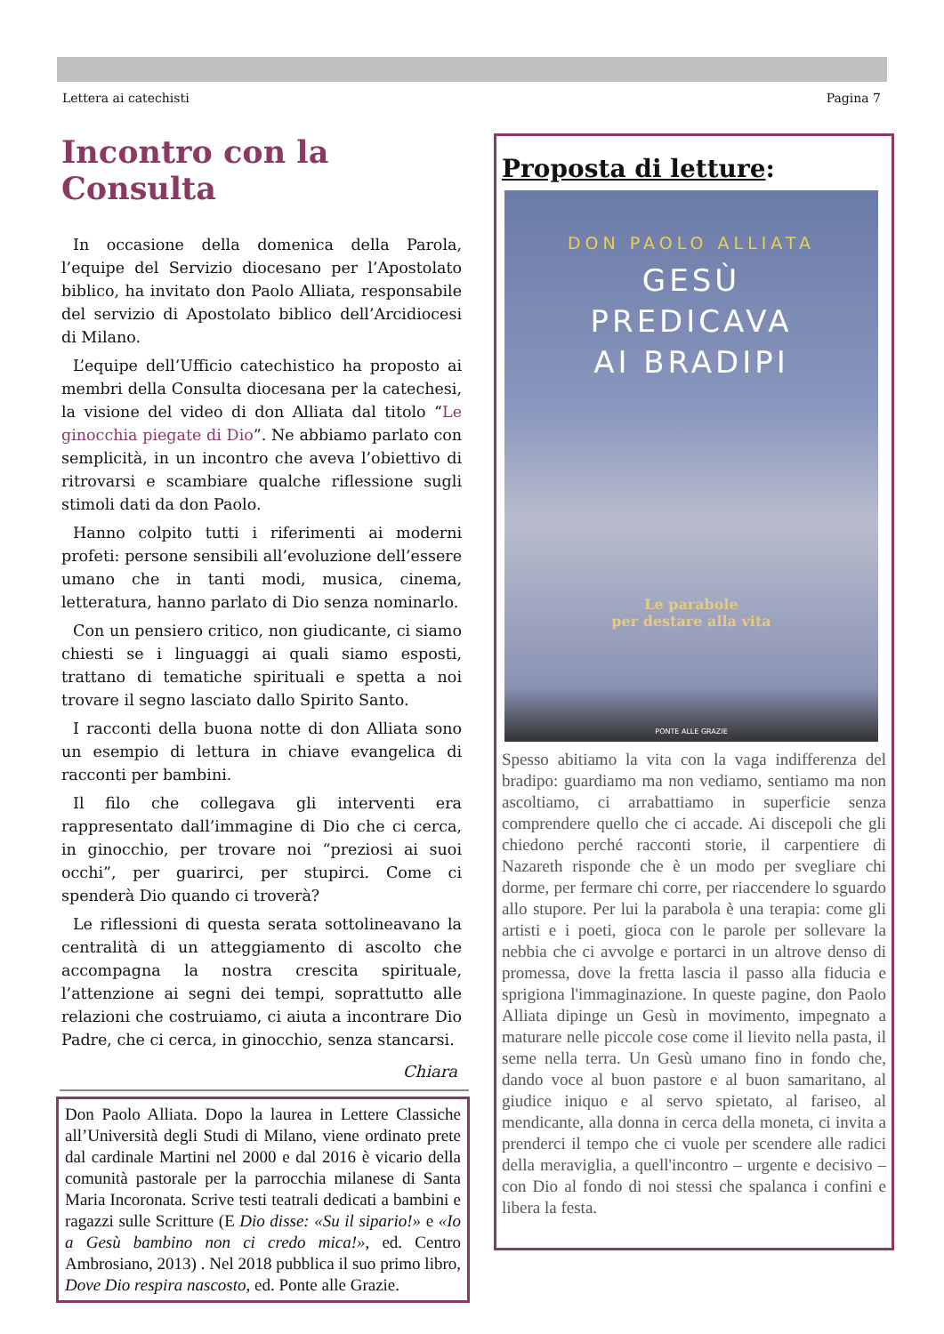Lettera ai catechisti Pagina 7
Incontro con la Consulta
In occasione della domenica della Parola, l’equipe del Servizio diocesano per l’Apostolato biblico, ha invitato don Paolo Alliata, responsabile del servizio di Apostolato biblico dell’Arcidiocesi di Milano.
L’equipe dell’Ufficio catechistico ha proposto ai membri della Consulta diocesana per la catechesi, la visione del video di don Alliata dal titolo “Le ginocchia piegate di Dio”. Ne abbiamo parlato con semplicità, in un incontro che aveva l’obiettivo di ritrovarsi e scambiare qualche riflessione sugli stimoli dati da don Paolo.
Hanno colpito tutti i riferimenti ai moderni profeti: persone sensibili all’evoluzione dell’essere umano che in tanti modi, musica, cinema, letteratura, hanno parlato di Dio senza nominarlo.
Con un pensiero critico, non giudicante, ci siamo chiesti se i linguaggi ai quali siamo esposti, trattano di tematiche spirituali e spetta a noi trovare il segno lasciato dallo Spirito Santo.
I racconti della buona notte di don Alliata sono un esempio di lettura in chiave evangelica di racconti per bambini.
Il filo che collegava gli interventi era rappresentato dall’immagine di Dio che ci cerca, in ginocchio, per trovare noi “preziosi ai suoi occhi”, per guarirci, per stupirci. Come ci spenderà Dio quando ci troverà?
Le riflessioni di questa serata sottolineavano la centralità di un atteggiamento di ascolto che accompagna la nostra crescita spirituale, l’attenzione ai segni dei tempi, soprattutto alle relazioni che costruiamo, ci aiuta a incontrare Dio Padre, che ci cerca, in ginocchio, senza stancarsi.
Chiara
Don Paolo Alliata. Dopo la laurea in Lettere Classiche all’Università degli Studi di Milano, viene ordinato prete dal cardinale Martini nel 2000 e dal 2016 è vicario della comunità pastorale per la parrocchia milanese di Santa Maria Incoronata. Scrive testi teatrali dedicati a bambini e ragazzi sulle Scritture (E Dio disse: «Su il sipario!» e «Io a Gesù bambino non ci credo mica!», ed. Centro Ambrosiano, 2013) . Nel 2018 pubblica il suo primo libro, Dove Dio respira nascosto, ed. Ponte alle Grazie.
Proposta di letture:
DON PAOLO ALLIATA
GESÙ
PREDICAVA
AI BRADIPI
Le parabole
per destare alla vita
PONTE ALLE GRAZIE
Spesso abitiamo la vita con la vaga indifferenza del bradipo: guardiamo ma non vediamo, sentiamo ma non ascoltiamo, ci arrabattiamo in superficie senza comprendere quello che ci accade. Ai discepoli che gli chiedono perché racconti storie, il carpentiere di Nazareth risponde che è un modo per svegliare chi dorme, per fermare chi corre, per riaccendere lo sguardo allo stupore. Per lui la parabola è una terapia: come gli artisti e i poeti, gioca con le parole per sollevare la nebbia che ci avvolge e portarci in un altrove denso di promessa, dove la fretta lascia il passo alla fiducia e sprigiona l'immaginazione. In queste pagine, don Paolo Alliata dipinge un Gesù in movimento, impegnato a maturare nelle piccole cose come il lievito nella pasta, il seme nella terra. Un Gesù umano fino in fondo che, dando voce al buon pastore e al buon samaritano, al giudice iniquo e al servo spietato, al fariseo, al mendicante, alla donna in cerca della moneta, ci invita a prenderci il tempo che ci vuole per scendere alle radici della meraviglia, a quell'incontro – urgente e decisivo – con Dio al fondo di noi stessi che spalanca i confini e libera la festa.